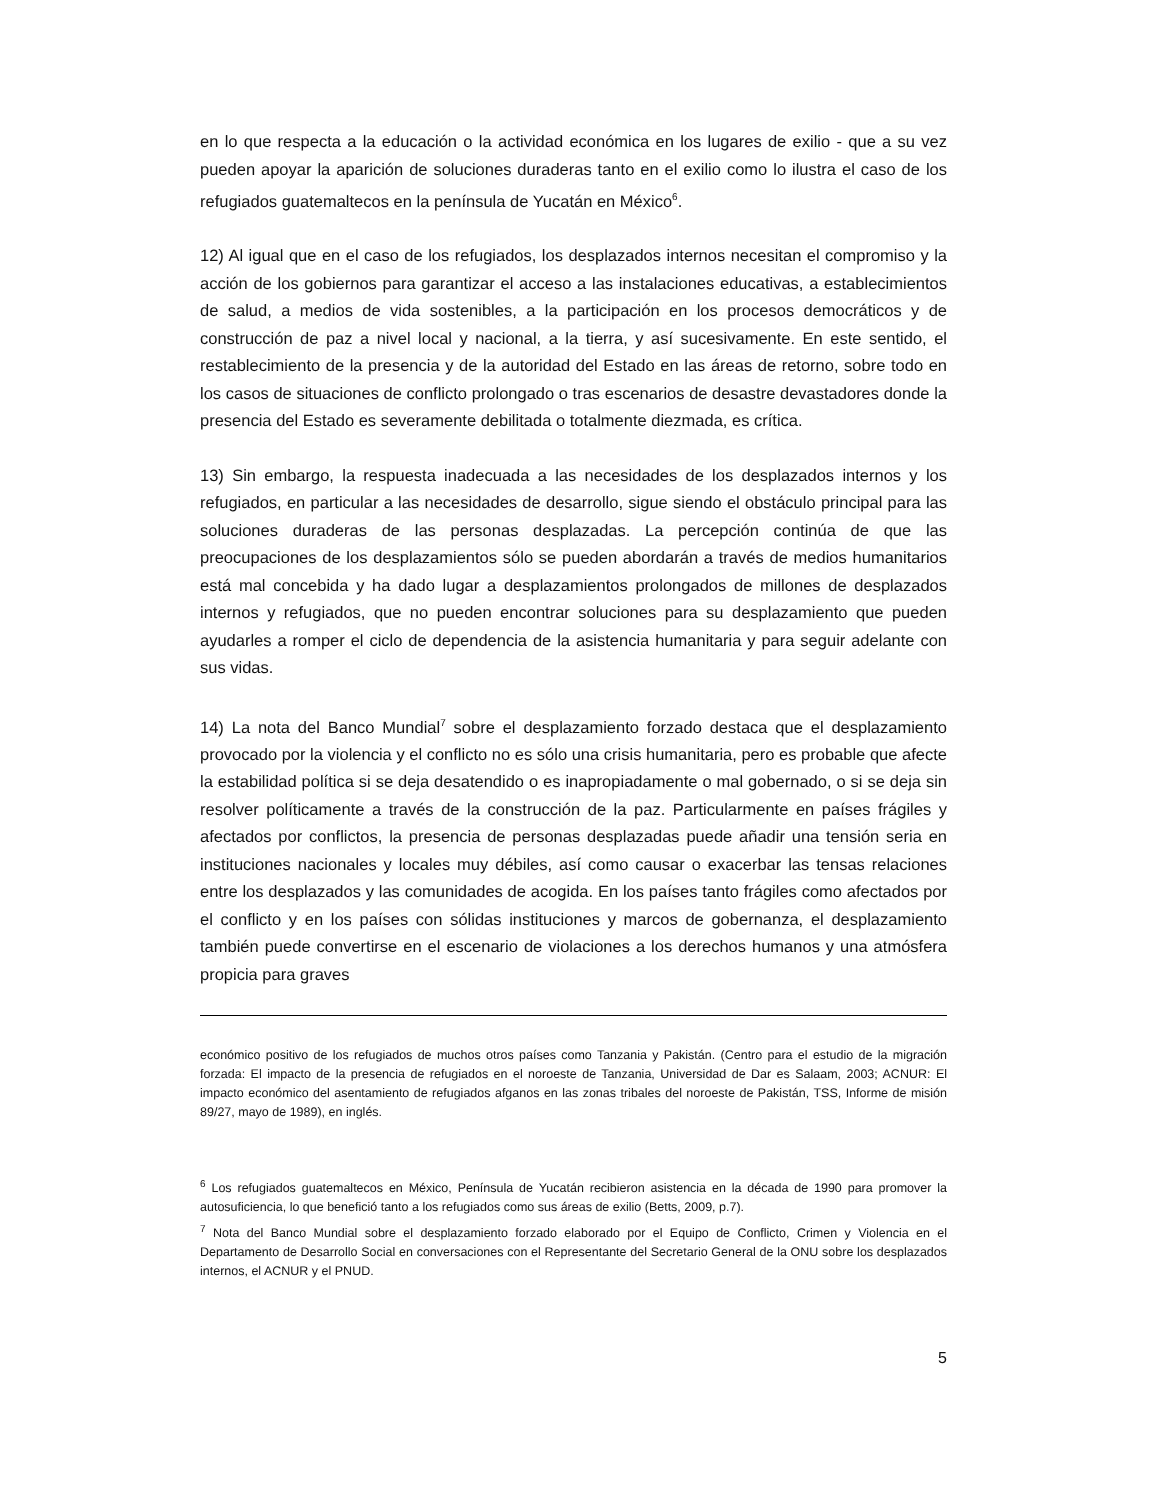en lo que respecta a la educación o la actividad económica en los lugares de exilio - que a su vez pueden apoyar la aparición de soluciones duraderas tanto en el exilio como lo ilustra el caso de los refugiados guatemaltecos en la península de Yucatán en México<sup>6</sup>.
12) Al igual que en el caso de los refugiados, los desplazados internos necesitan el compromiso y la acción de los gobiernos para garantizar el acceso a las instalaciones educativas, a establecimientos de salud, a medios de vida sostenibles, a la participación en los procesos democráticos y de construcción de paz a nivel local y nacional, a la tierra, y así sucesivamente. En este sentido, el restablecimiento de la presencia y de la autoridad del Estado en las áreas de retorno, sobre todo en los casos de situaciones de conflicto prolongado o tras escenarios de desastre devastadores donde la presencia del Estado es severamente debilitada o totalmente diezmada, es crítica.
13) Sin embargo, la respuesta inadecuada a las necesidades de los desplazados internos y los refugiados, en particular a las necesidades de desarrollo, sigue siendo el obstáculo principal para las soluciones duraderas de las personas desplazadas. La percepción continúa de que las preocupaciones de los desplazamientos sólo se pueden abordarán a través de medios humanitarios está mal concebida y ha dado lugar a desplazamientos prolongados de millones de desplazados internos y refugiados, que no pueden encontrar soluciones para su desplazamiento que pueden ayudarles a romper el ciclo de dependencia de la asistencia humanitaria y para seguir adelante con sus vidas.
14) La nota del Banco Mundial<sup>7</sup> sobre el desplazamiento forzado destaca que el desplazamiento provocado por la violencia y el conflicto no es sólo una crisis humanitaria, pero es probable que afecte la estabilidad política si se deja desatendido o es inapropiadamente o mal gobernado, o si se deja sin resolver políticamente a través de la construcción de la paz. Particularmente en países frágiles y afectados por conflictos, la presencia de personas desplazadas puede añadir una tensión seria en instituciones nacionales y locales muy débiles, así como causar o exacerbar las tensas relaciones entre los desplazados y las comunidades de acogida. En los países tanto frágiles como afectados por el conflicto y en los países con sólidas instituciones y marcos de gobernanza, el desplazamiento también puede convertirse en el escenario de violaciones a los derechos humanos y una atmósfera propicia para graves
económico positivo de los refugiados de muchos otros países como Tanzania y Pakistán. (Centro para el estudio de la migración forzada: El impacto de la presencia de refugiados en el noroeste de Tanzania, Universidad de Dar es Salaam, 2003; ACNUR: El impacto económico del asentamiento de refugiados afganos en las zonas tribales del noroeste de Pakistán, TSS, Informe de misión 89/27, mayo de 1989), en inglés.
<sup>6</sup> Los refugiados guatemaltecos en México, Península de Yucatán recibieron asistencia en la década de 1990 para promover la autosuficiencia, lo que benefició tanto a los refugiados como sus áreas de exilio (Betts, 2009, p.7).
<sup>7</sup> Nota del Banco Mundial sobre el desplazamiento forzado elaborado por el Equipo de Conflicto, Crimen y Violencia en el Departamento de Desarrollo Social en conversaciones con el Representante del Secretario General de la ONU sobre los desplazados internos, el ACNUR y el PNUD.
5